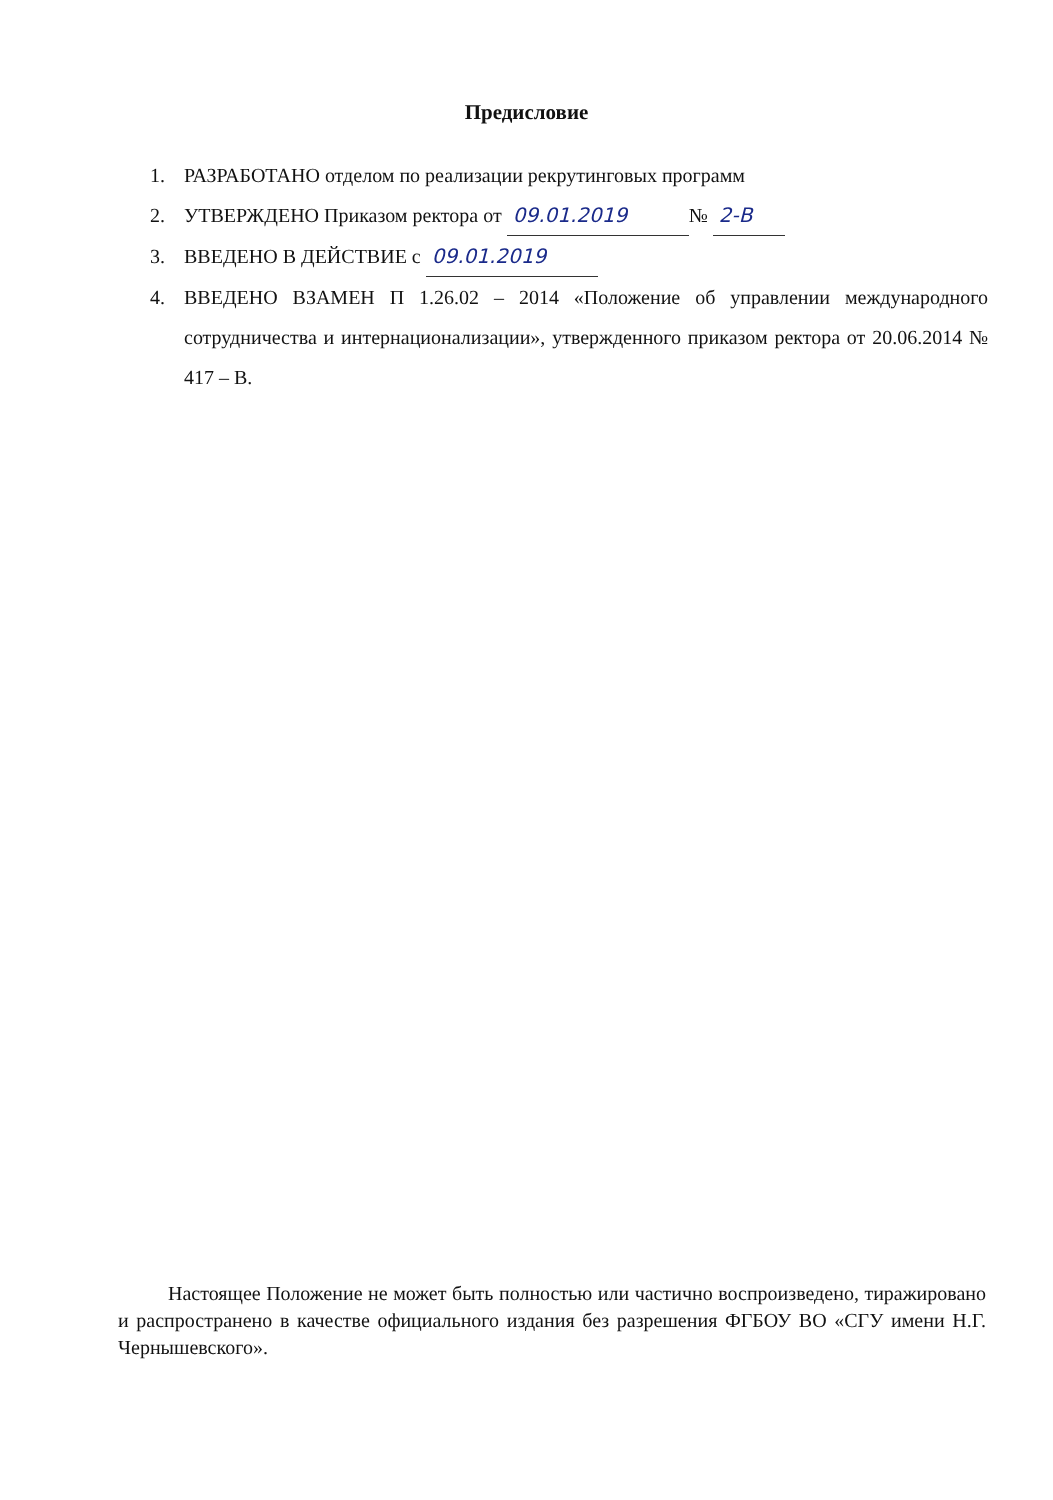Предисловие
1. РАЗРАБОТАНО отделом по реализации рекрутинговых программ
2. УТВЕРЖДЕНО Приказом ректора от 09.01.2019 № 2-В
3. ВВЕДЕНО В ДЕЙСТВИЕ с 09.01.2019
4. ВВЕДЕНО ВЗАМЕН П 1.26.02 – 2014 «Положение об управлении международного сотрудничества и интернационализации», утвержденного приказом ректора от 20.06.2014 № 417 – В.
Настоящее Положение не может быть полностью или частично воспроизведено, тиражировано и распространено в качестве официального издания без разрешения ФГБОУ ВО «СГУ имени Н.Г. Чернышевского».